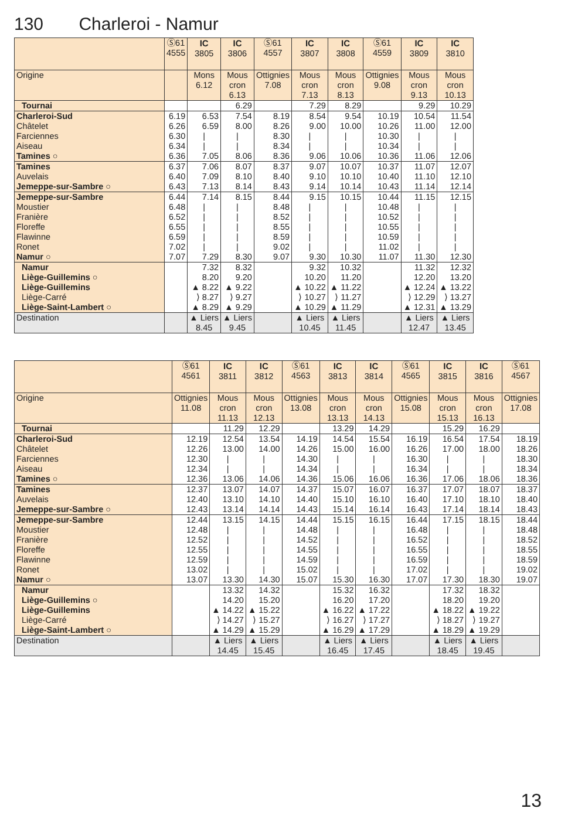130 Charleroi - Namur
| | Ⓢ61 4555 | IC 3805 | IC 3806 | Ⓢ61 4557 | IC 3807 | IC 3808 | Ⓢ61 4559 | IC 3809 | IC 3810 |
| --- | --- | --- | --- | --- | --- | --- | --- | --- | --- |
| Origine | | Mons 6.12 | Mous cron 6.13 | Ottignies 7.08 | Mous cron 7.13 | Mous cron 8.13 | Ottignies 9.08 | Mous cron 9.13 | Mous cron 10.13 |
| Tournai | | | 6.29 | | 7.29 | 8.29 | | 9.29 | 10.29 |
| Charleroi-Sud | 6.19 | 6.53 | 7.54 | 8.19 | 8.54 | 9.54 | 10.19 | 10.54 | 11.54 |
| Châtelet | 6.26 | 6.59 | 8.00 | 8.26 | 9.00 | 10.00 | 10.26 | 11.00 | 12.00 |
| Farciennes | 6.30 | / | / | 8.30 | / | / | 10.30 | / | / |
| Aiseau | 6.34 | / | / | 8.34 | / | / | 10.34 | / | / |
| Tamines ○ | 6.36 | 7.05 | 8.06 | 8.36 | 9.06 | 10.06 | 10.36 | 11.06 | 12.06 |
| Tamines | 6.37 | 7.06 | 8.07 | 8.37 | 9.07 | 10.07 | 10.37 | 11.07 | 12.07 |
| Auvelais | 6.40 | 7.09 | 8.10 | 8.40 | 9.10 | 10.10 | 10.40 | 11.10 | 12.10 |
| Jemeppe-sur-Sambre ○ | 6.43 | 7.13 | 8.14 | 8.43 | 9.14 | 10.14 | 10.43 | 11.14 | 12.14 |
| Jemeppe-sur-Sambre | 6.44 | 7.14 | 8.15 | 8.44 | 9.15 | 10.15 | 10.44 | 11.15 | 12.15 |
| Moustier | 6.48 | / | / | 8.48 | / | / | 10.48 | / | / |
| Franière | 6.52 | / | / | 8.52 | / | / | 10.52 | / | / |
| Floreffe | 6.55 | / | / | 8.55 | / | / | 10.55 | / | / |
| Flawinne | 6.59 | / | / | 8.59 | / | / | 10.59 | / | / |
| Ronet | 7.02 | / | / | 9.02 | / | / | 11.02 | / | / |
| Namur ○ | 7.07 | 7.29 | 8.30 | 9.07 | 9.30 | 10.30 | 11.07 | 11.30 | 12.30 |
| Namur | | 7.32 | 8.32 | | 9.32 | 10.32 | | 11.32 | 12.32 |
| Liège-Guillemins ○ | | 8.20 | 9.20 | | 10.20 | 11.20 | | 12.20 | 13.20 |
| Liège-Guillemins | | ▲ 8.22 | ▲ 9.22 | | ▲ 10.22 | ▲ 11.22 | | ▲ 12.24 | ▲ 13.22 |
| Liège-Carré | | ⟩ 8.27 | ⟩ 9.27 | | ⟩ 10.27 | ⟩ 11.27 | | ⟩ 12.29 | ⟩ 13.27 |
| Liège-Saint-Lambert ○ | | ▲ 8.29 | ▲ 9.29 | | ▲ 10.29 | ▲ 11.29 | | ▲ 12.31 | ▲ 13.29 |
| Destination | | ▲ Liers 8.45 | ▲ Liers 9.45 | | ▲ Liers 10.45 | ▲ Liers 11.45 | | ▲ Liers 12.47 | ▲ Liers 13.45 |
| | Ⓢ61 4561 | IC 3811 | IC 3812 | Ⓢ61 4563 | IC 3813 | IC 3814 | Ⓢ61 4565 | IC 3815 | IC 3816 | Ⓢ61 4567 |
| --- | --- | --- | --- | --- | --- | --- | --- | --- | --- | --- |
| Origine | Ottignies 11.08 | Mous cron 11.13 | Mous cron 12.13 | Ottignies 13.08 | Mous cron 13.13 | Mous cron 14.13 | Ottignies 15.08 | Mous cron 15.13 | Mous cron 16.13 | Ottignies 17.08 |
| Tournai | | 11.29 | 12.29 | | 13.29 | 14.29 | | 15.29 | 16.29 | |
| Charleroi-Sud | 12.19 | 12.54 | 13.54 | 14.19 | 14.54 | 15.54 | 16.19 | 16.54 | 17.54 | 18.19 |
| Châtelet | 12.26 | 13.00 | 14.00 | 14.26 | 15.00 | 16.00 | 16.26 | 17.00 | 18.00 | 18.26 |
| Farciennes | 12.30 | / | / | 14.30 | / | / | 16.30 | / | / | 18.30 |
| Aiseau | 12.34 | / | / | 14.34 | / | / | 16.34 | / | / | 18.34 |
| Tamines ○ | 12.36 | 13.06 | 14.06 | 14.36 | 15.06 | 16.06 | 16.36 | 17.06 | 18.06 | 18.36 |
| Tamines | 12.37 | 13.07 | 14.07 | 14.37 | 15.07 | 16.07 | 16.37 | 17.07 | 18.07 | 18.37 |
| Auvelais | 12.40 | 13.10 | 14.10 | 14.40 | 15.10 | 16.10 | 16.40 | 17.10 | 18.10 | 18.40 |
| Jemeppe-sur-Sambre ○ | 12.43 | 13.14 | 14.14 | 14.43 | 15.14 | 16.14 | 16.43 | 17.14 | 18.14 | 18.43 |
| Jemeppe-sur-Sambre | 12.44 | 13.15 | 14.15 | 14.44 | 15.15 | 16.15 | 16.44 | 17.15 | 18.15 | 18.44 |
| Moustier | 12.48 | / | / | 14.48 | / | / | 16.48 | / | / | 18.48 |
| Franière | 12.52 | / | / | 14.52 | / | / | 16.52 | / | / | 18.52 |
| Floreffe | 12.55 | / | / | 14.55 | / | / | 16.55 | / | / | 18.55 |
| Flawinne | 12.59 | / | / | 14.59 | / | / | 16.59 | / | / | 18.59 |
| Ronet | 13.02 | / | / | 15.02 | / | / | 17.02 | / | / | 19.02 |
| Namur ○ | 13.07 | 13.30 | 14.30 | 15.07 | 15.30 | 16.30 | 17.07 | 17.30 | 18.30 | 19.07 |
| Namur | | 13.32 | 14.32 | | 15.32 | 16.32 | | 17.32 | 18.32 | |
| Liège-Guillemins ○ | | 14.20 | 15.20 | | 16.20 | 17.20 | | 18.20 | 19.20 | |
| Liège-Guillemins | | ▲ 14.22 | ▲ 15.22 | | ▲ 16.22 | ▲ 17.22 | | ▲ 18.22 | ▲ 19.22 | |
| Liège-Carré | | ⟩ 14.27 | ⟩ 15.27 | | ⟩ 16.27 | ⟩ 17.27 | | ⟩ 18.27 | ⟩ 19.27 | |
| Liège-Saint-Lambert ○ | | ▲ 14.29 | ▲ 15.29 | | ▲ 16.29 | ▲ 17.29 | | ▲ 18.29 | ▲ 19.29 | |
| Destination | | ▲ Liers 14.45 | ▲ Liers 15.45 | | ▲ Liers 16.45 | ▲ Liers 17.45 | | ▲ Liers 18.45 | ▲ Liers 19.45 | |
13